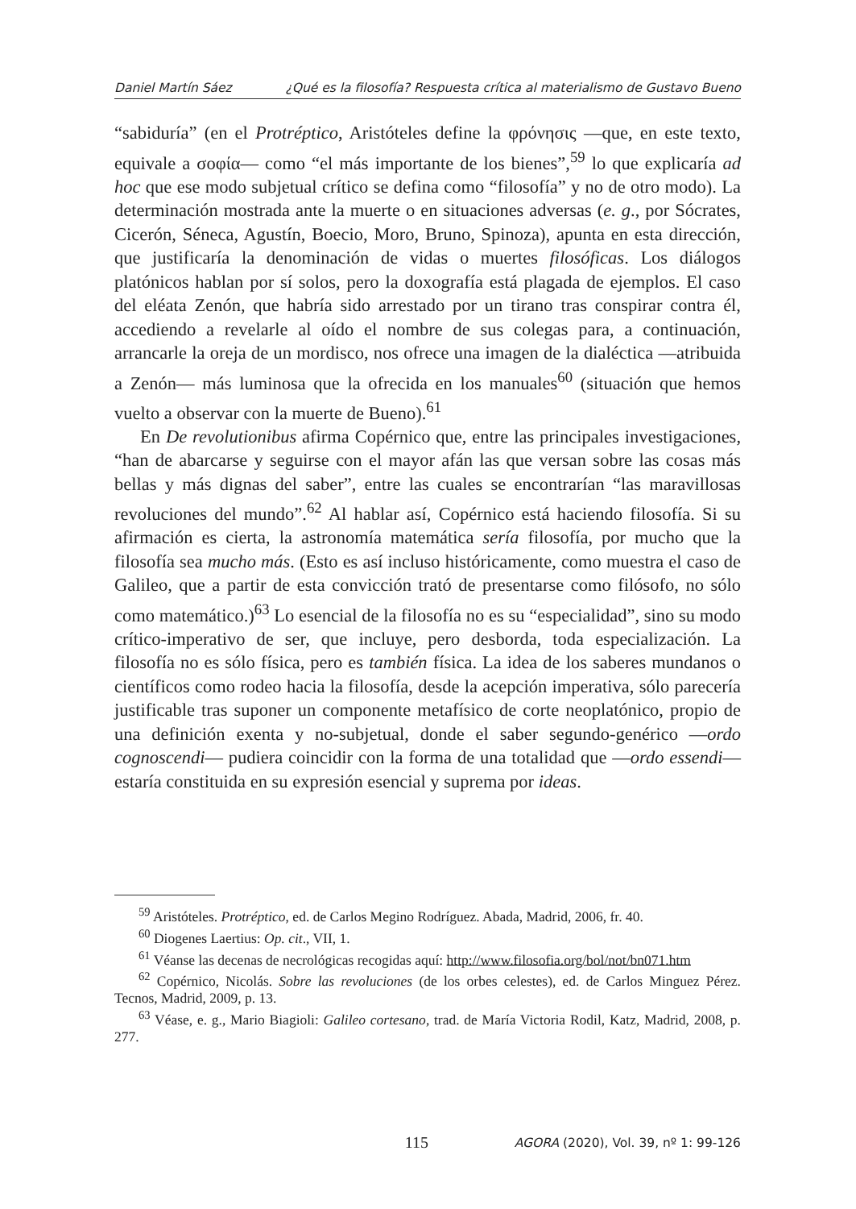Daniel Martín Sáez ¿Qué es la filosofía? Respuesta crítica al materialismo de Gustavo Bueno
“sabiduría” (en el Protréptico, Aristóteles define la φρόνησις —que, en este texto, equivale a σοφία— como “el más importante de los bienes”,<sup>59</sup> lo que explicaría ad hoc que ese modo subjetual crítico se defina como “filosofía” y no de otro modo). La determinación mostrada ante la muerte o en situaciones adversas (e. g., por Sócrates, Cicerón, Séneca, Agustín, Boecio, Moro, Bruno, Spinoza), apunta en esta dirección, que justificaría la denominación de vidas o muertes filosóficas. Los diálogos platónicos hablan por sí solos, pero la doxografía está plagada de ejemplos. El caso del eléata Zenón, que habría sido arrestado por un tirano tras conspirar contra él, accediendo a revelarle al oído el nombre de sus colegas para, a continuación, arrancarle la oreja de un mordisco, nos ofrece una imagen de la dialéctica —atribuida a Zenón— más luminosa que la ofrecida en los manuales<sup>60</sup> (situación que hemos vuelto a observar con la muerte de Bueno).<sup>61</sup>
En De revolutionibus afirma Copérnico que, entre las principales investigaciones, “han de abarcarse y seguirse con el mayor afán las que versan sobre las cosas más bellas y más dignas del saber”, entre las cuales se encontrarían “las maravillosas revoluciones del mundo”.<sup>62</sup> Al hablar así, Copérnico está haciendo filosofía. Si su afirmación es cierta, la astronomía matemática sería filosofía, por mucho que la filosofía sea mucho más. (Esto es así incluso históricamente, como muestra el caso de Galileo, que a partir de esta convicción trató de presentarse como filósofo, no sólo como matemático.)<sup>63</sup> Lo esencial de la filosofía no es su “especialidad”, sino su modo crítico-imperativo de ser, que incluye, pero desborda, toda especialización. La filosofía no es sólo física, pero es también física. La idea de los saberes mundanos o científicos como rodeo hacia la filosofía, desde la acepción imperativa, sólo parecería justificable tras suponer un componente metafísico de corte neoplatónico, propio de una definición exenta y no-subjetual, donde el saber segundo-genérico —ordo cognoscendi— pudiera coincidir con la forma de una totalidad que —ordo essendi— estaría constituida en su expresión esencial y suprema por ideas.
<sup>59</sup> Aristóteles. Protréptico, ed. de Carlos Megino Rodríguez. Abada, Madrid, 2006, fr. 40.
<sup>60</sup> Diogenes Laertius: Op. cit., VII, 1.
<sup>61</sup> Véanse las decenas de necrológicas recogidas aquí: http://www.filosofia.org/bol/not/bn071.htm
<sup>62</sup> Copérnico, Nicolás. Sobre las revoluciones (de los orbes celestes), ed. de Carlos Minguez Pérez. Tecnos, Madrid, 2009, p. 13.
<sup>63</sup> Véase, e. g., Mario Biagioli: Galileo cortesano, trad. de María Victoria Rodil, Katz, Madrid, 2008, p. 277.
115 AGORA (2020), Vol. 39, nº 1: 99-126